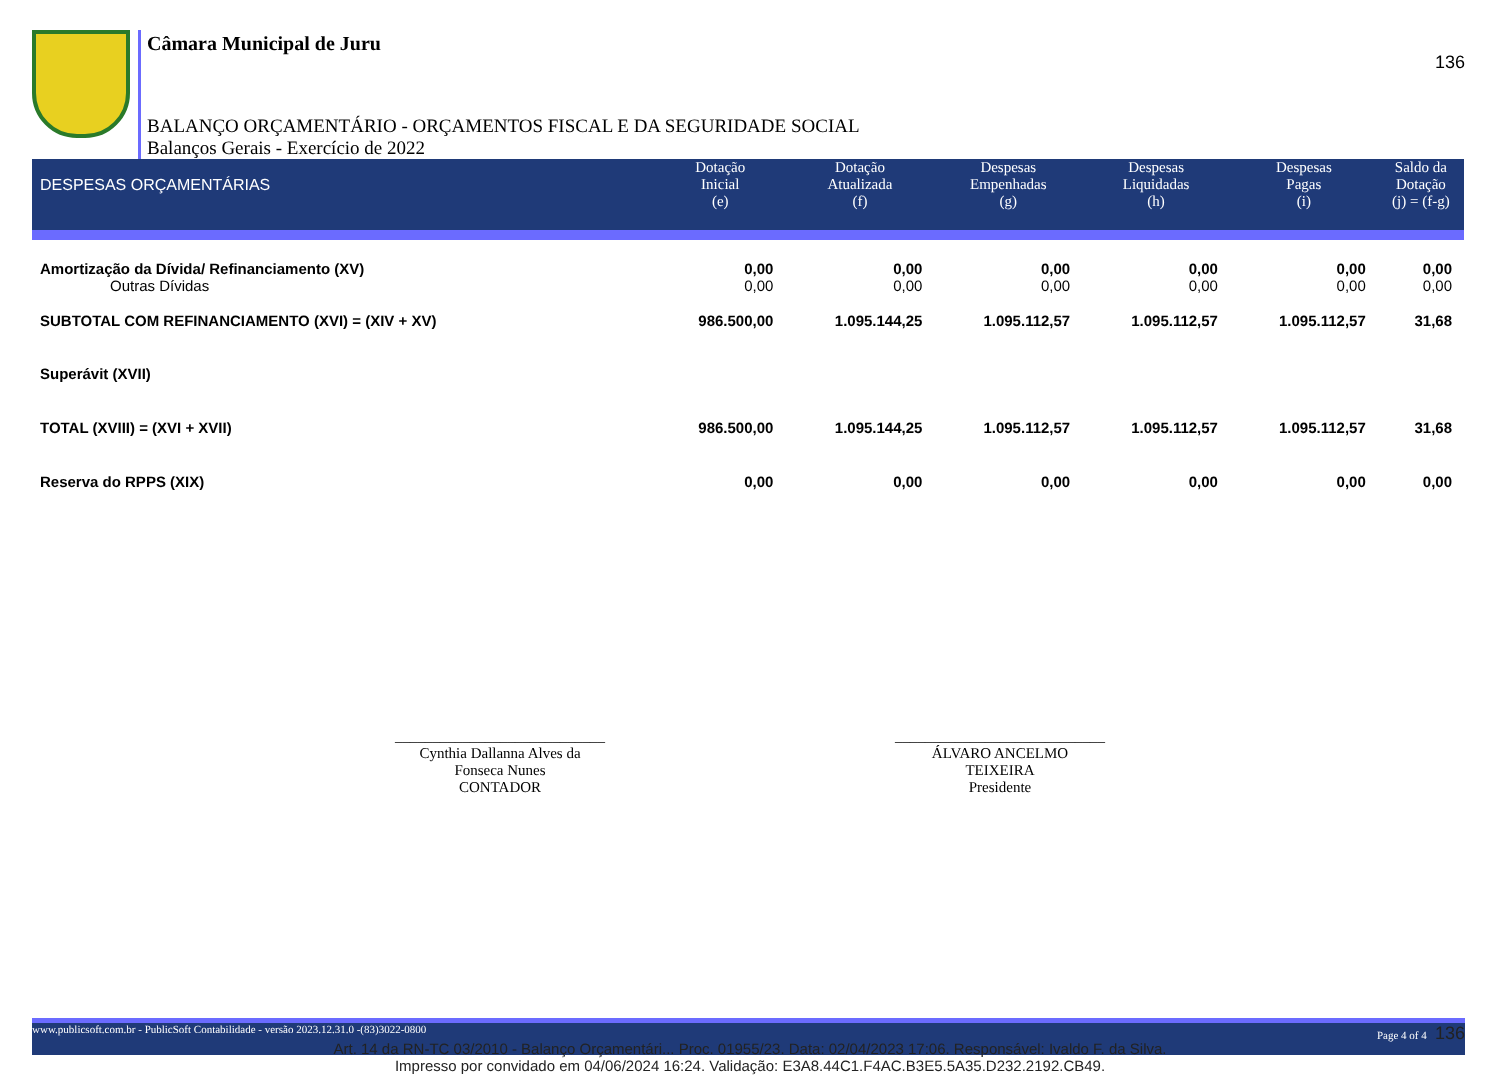136
Câmara Municipal de Juru
BALANÇO ORÇAMENTÁRIO - ORÇAMENTOS FISCAL E DA SEGURIDADE SOCIAL
Balanços Gerais - Exercício de 2022
| DESPESAS ORÇAMENTÁRIAS | Dotação Inicial (e) | Dotação Atualizada (f) | Despesas Empenhadas (g) | Despesas Liquidadas (h) | Despesas Pagas (i) | Saldo da Dotação (j) = (f-g) |
| --- | --- | --- | --- | --- | --- | --- |
| Amortização da Dívida/ Refinanciamento (XV) | 0,00 | 0,00 | 0,00 | 0,00 | 0,00 | 0,00 |
| Outras Dívidas | 0,00 | 0,00 | 0,00 | 0,00 | 0,00 | 0,00 |
| SUBTOTAL COM REFINANCIAMENTO (XVI) = (XIV + XV) | 986.500,00 | 1.095.144,25 | 1.095.112,57 | 1.095.112,57 | 1.095.112,57 | 31,68 |
| Superávit (XVII) | | | | | | |
| TOTAL (XVIII) = (XVI + XVII) | 986.500,00 | 1.095.144,25 | 1.095.112,57 | 1.095.112,57 | 1.095.112,57 | 31,68 |
| Reserva do RPPS (XIX) | 0,00 | 0,00 | 0,00 | 0,00 | 0,00 | 0,00 |
____________________________
Cynthia Dallanna Alves da
Fonseca Nunes
CONTADOR
____________________________
ÁLVARO ANCELMO
TEIXEIRA
Presidente
www.publicsoft.com.br - PublicSoft Contabilidade - versão 2023.12.31.0 -(83)3022-0800 Page 4 of 4 136
Art. 14 da RN-TC 03/2010 - Balanço Orçamentári... Proc. 01955/23. Data: 02/04/2023 17:06. Responsável: Ivaldo F. da Silva.
Impresso por convidado em 04/06/2024 16:24. Validação: E3A8.44C1.F4AC.B3E5.5A35.D232.2192.CB49.